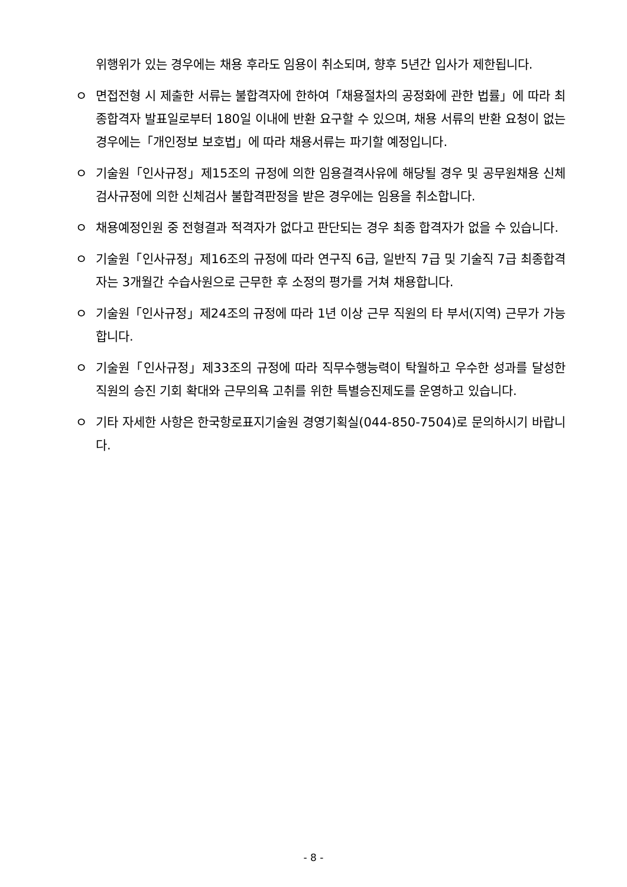위행위가 있는 경우에는 채용 후라도 임용이 취소되며, 향후 5년간 입사가 제한됩니다.
ㅇ 면접전형 시 제출한 서류는 불합격자에 한하여「채용절차의 공정화에 관한 법률」에 따라 최종합격자 발표일로부터 180일 이내에 반환 요구할 수 있으며, 채용 서류의 반환 요청이 없는 경우에는「개인정보 보호법」에 따라 채용서류는 파기할 예정입니다.
ㅇ 기술원「인사규정」제15조의 규정에 의한 임용결격사유에 해당될 경우 및 공무원채용 신체검사규정에 의한 신체검사 불합격판정을 받은 경우에는 임용을 취소합니다.
ㅇ 채용예정인원 중 전형결과 적격자가 없다고 판단되는 경우 최종 합격자가 없을 수 있습니다.
ㅇ 기술원「인사규정」제16조의 규정에 따라 연구직 6급, 일반직 7급 및 기술직 7급 최종합격자는 3개월간 수습사원으로 근무한 후 소정의 평가를 거쳐 채용합니다.
ㅇ 기술원「인사규정」제24조의 규정에 따라 1년 이상 근무 직원의 타 부서(지역) 근무가 가능합니다.
ㅇ 기술원「인사규정」제33조의 규정에 따라 직무수행능력이 탁월하고 우수한 성과를 달성한 직원의 승진 기회 확대와 근무의욕 고취를 위한 특별승진제도를 운영하고 있습니다.
ㅇ 기타 자세한 사항은 한국항로표지기술원 경영기획실(044-850-7504)로 문의하시기 바랍니다.
- 8 -